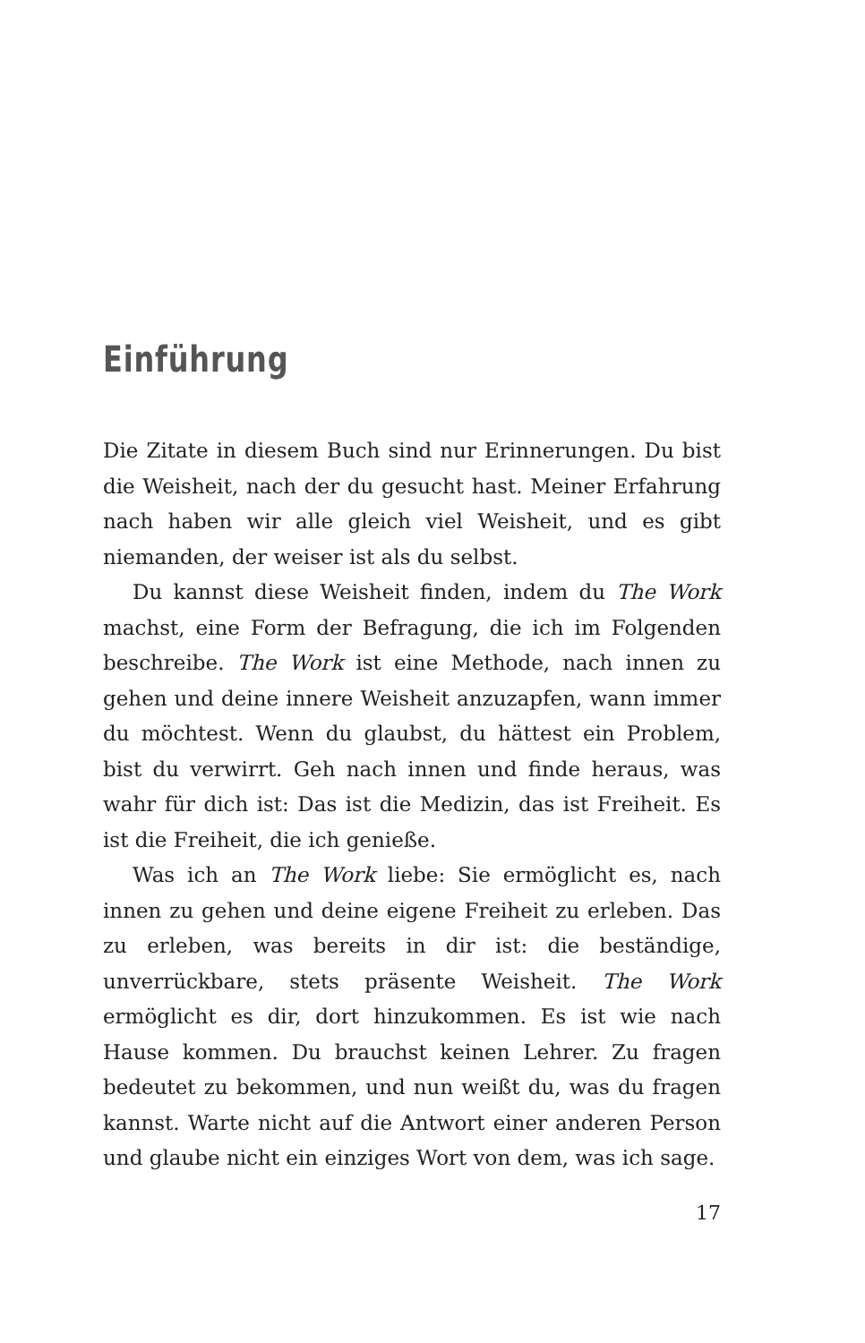Einführung
Die Zitate in diesem Buch sind nur Erinnerungen. Du bist die Weisheit, nach der du gesucht hast. Meiner Erfahrung nach haben wir alle gleich viel Weisheit, und es gibt niemanden, der weiser ist als du selbst.
Du kannst diese Weisheit finden, indem du The Work machst, eine Form der Befragung, die ich im Folgenden beschreibe. The Work ist eine Methode, nach innen zu gehen und deine innere Weisheit anzuzapfen, wann immer du möchtest. Wenn du glaubst, du hättest ein Problem, bist du verwirrt. Geh nach innen und finde heraus, was wahr für dich ist: Das ist die Medizin, das ist Freiheit. Es ist die Freiheit, die ich genieße.
Was ich an The Work liebe: Sie ermöglicht es, nach innen zu gehen und deine eigene Freiheit zu erleben. Das zu erleben, was bereits in dir ist: die beständige, unverrückbare, stets präsente Weisheit. The Work ermöglicht es dir, dort hinzukommen. Es ist wie nach Hause kommen. Du brauchst keinen Lehrer. Zu fragen bedeutet zu bekommen, und nun weißt du, was du fragen kannst. Warte nicht auf die Antwort einer anderen Person und glaube nicht ein einziges Wort von dem, was ich sage.
17